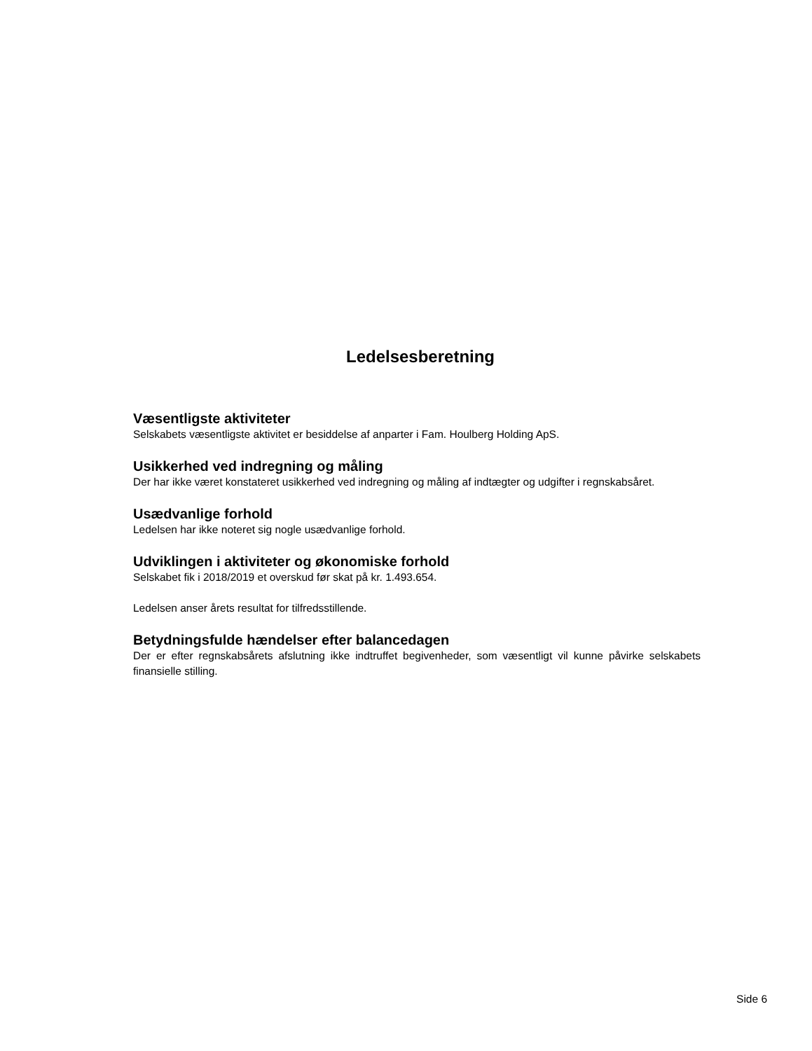Ledelsesberetning
Væsentligste aktiviteter
Selskabets væsentligste aktivitet er besiddelse af anparter i Fam. Houlberg Holding ApS.
Usikkerhed ved indregning og måling
Der har ikke været konstateret usikkerhed ved indregning og måling af indtægter og udgifter i regnskabsåret.
Usædvanlige forhold
Ledelsen har ikke noteret sig nogle usædvanlige forhold.
Udviklingen i aktiviteter og økonomiske forhold
Selskabet fik i 2018/2019 et overskud før skat på kr. 1.493.654.
Ledelsen anser årets resultat for tilfredsstillende.
Betydningsfulde hændelser efter balancedagen
Der er efter regnskabsårets afslutning ikke indtruffet begivenheder, som væsentligt vil kunne påvirke selskabets finansielle stilling.
Side 6